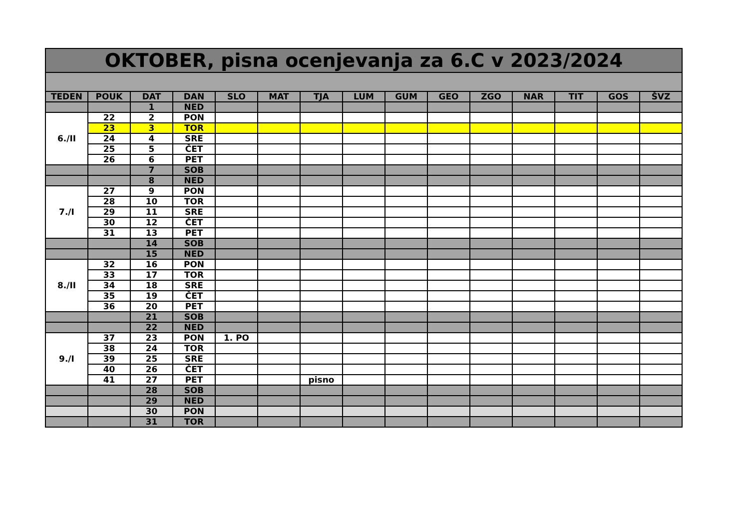| OKTOBER, pisna ocenjevanja za 6.C v 2023/2024 | | | | | | | | | | | | | | |
| --- | --- | --- | --- | --- | --- | --- | --- | --- | --- | --- | --- | --- | --- | --- |
| TEDEN | POUK | DAT | DAN | SLO | MAT | TJA | LUM | GUM | GEO | ZGO | NAR | TIT | GOS | ŠVZ |
| | | 1 | NED | | | | | | | | | | | |
| 6./II | 22 | 2 | PON | | | | | | | | | | | |
| | 23 | 3 | TOR | | | | | | | | | | | |
| | 24 | 4 | SRE | | | | | | | | | | | |
| | 25 | 5 | ČET | | | | | | | | | | | |
| | 26 | 6 | PET | | | | | | | | | | | |
| | | 7 | SOB | | | | | | | | | | | |
| | | 8 | NED | | | | | | | | | | | |
| 7./I | 27 | 9 | PON | | | | | | | | | | | |
| | 28 | 10 | TOR | | | | | | | | | | | |
| | 29 | 11 | SRE | | | | | | | | | | | |
| | 30 | 12 | ČET | | | | | | | | | | | |
| | 31 | 13 | PET | | | | | | | | | | | |
| | | 14 | SOB | | | | | | | | | | | |
| | | 15 | NED | | | | | | | | | | | |
| 8./II | 32 | 16 | PON | | | | | | | | | | | |
| | 33 | 17 | TOR | | | | | | | | | | | |
| | 34 | 18 | SRE | | | | | | | | | | | |
| | 35 | 19 | ČET | | | | | | | | | | | |
| | 36 | 20 | PET | | | | | | | | | | | |
| | | 21 | SOB | | | | | | | | | | | |
| | | 22 | NED | | | | | | | | | | | |
| 9./I | 37 | 23 | PON | 1. PO | | | | | | | | | | |
| | 38 | 24 | TOR | | | | | | | | | | | |
| | 39 | 25 | SRE | | | | | | | | | | | |
| | 40 | 26 | ČET | | | | | | | | | | | |
| | 41 | 27 | PET | | | pisno | | | | | | | | |
| | | 28 | SOB | | | | | | | | | | | |
| | | 29 | NED | | | | | | | | | | | |
| | | 30 | PON | | | | | | | | | | | |
| | | 31 | TOR | | | | | | | | | | | |